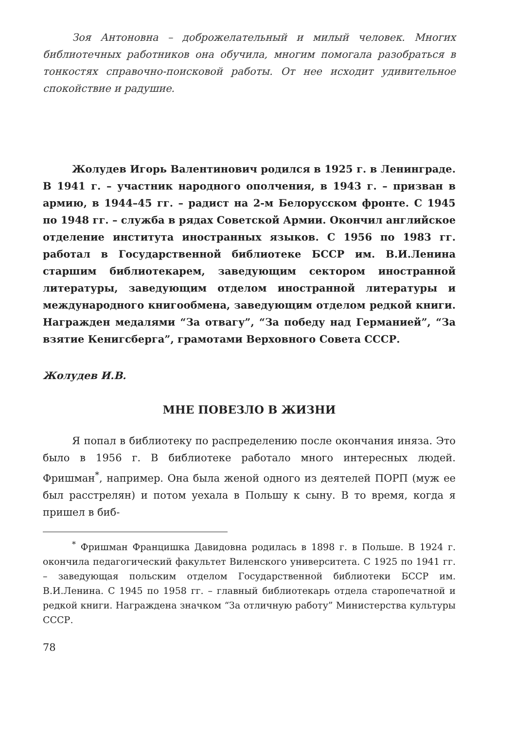Зоя Антоновна – доброжелательный и милый человек. Многих библиотечных работников она обучила, многим помогала разобраться в тонкостях справочно-поисковой работы. От нее исходит удивительное спокойствие и радушие.
Жолудев Игорь Валентинович родился в 1925 г. в Ленинграде. В 1941 г. – участник народного ополчения, в 1943 г. – призван в армию, в 1944–45 гг. – радист на 2-м Белорусском фронте. С 1945 по 1948 гг. – служба в рядах Советской Армии. Окончил английское отделение института иностранных языков. С 1956 по 1983 гг. работал в Государственной библиотеке БССР им. В.И.Ленина старшим библиотекарем, заведующим сектором иностранной литературы, заведующим отделом иностранной литературы и международного книгообмена, заведующим отделом редкой книги. Награжден медалями “За отвагу”, “За победу над Германией”, “За взятие Кенигсберга”, грамотами Верховного Совета СССР.
Жолудев И.В.
МНЕ ПОВЕЗЛО В ЖИЗНИ
Я попал в библиотеку по распределению после окончания иняза. Это было в 1956 г. В библиотеке работало много интересных людей. Фришман<sup>*</sup>, например. Она была женой одного из деятелей ПОРП (муж ее был расстрелян) и потом уехала в Польшу к сыну. В то время, когда я пришел в биб-
<sup>*</sup> Фришман Францишка Давидовна родилась в 1898 г. в Польше. В 1924 г. окончила педагогический факультет Виленского университета. С 1925 по 1941 гг. – заведующая польским отделом Государственной библиотеки БССР им. В.И.Ленина. С 1945 по 1958 гг. – главный библиотекарь отдела старопечатной и редкой книги. Награждена значком “За отличную работу” Министерства культуры СССР.
78